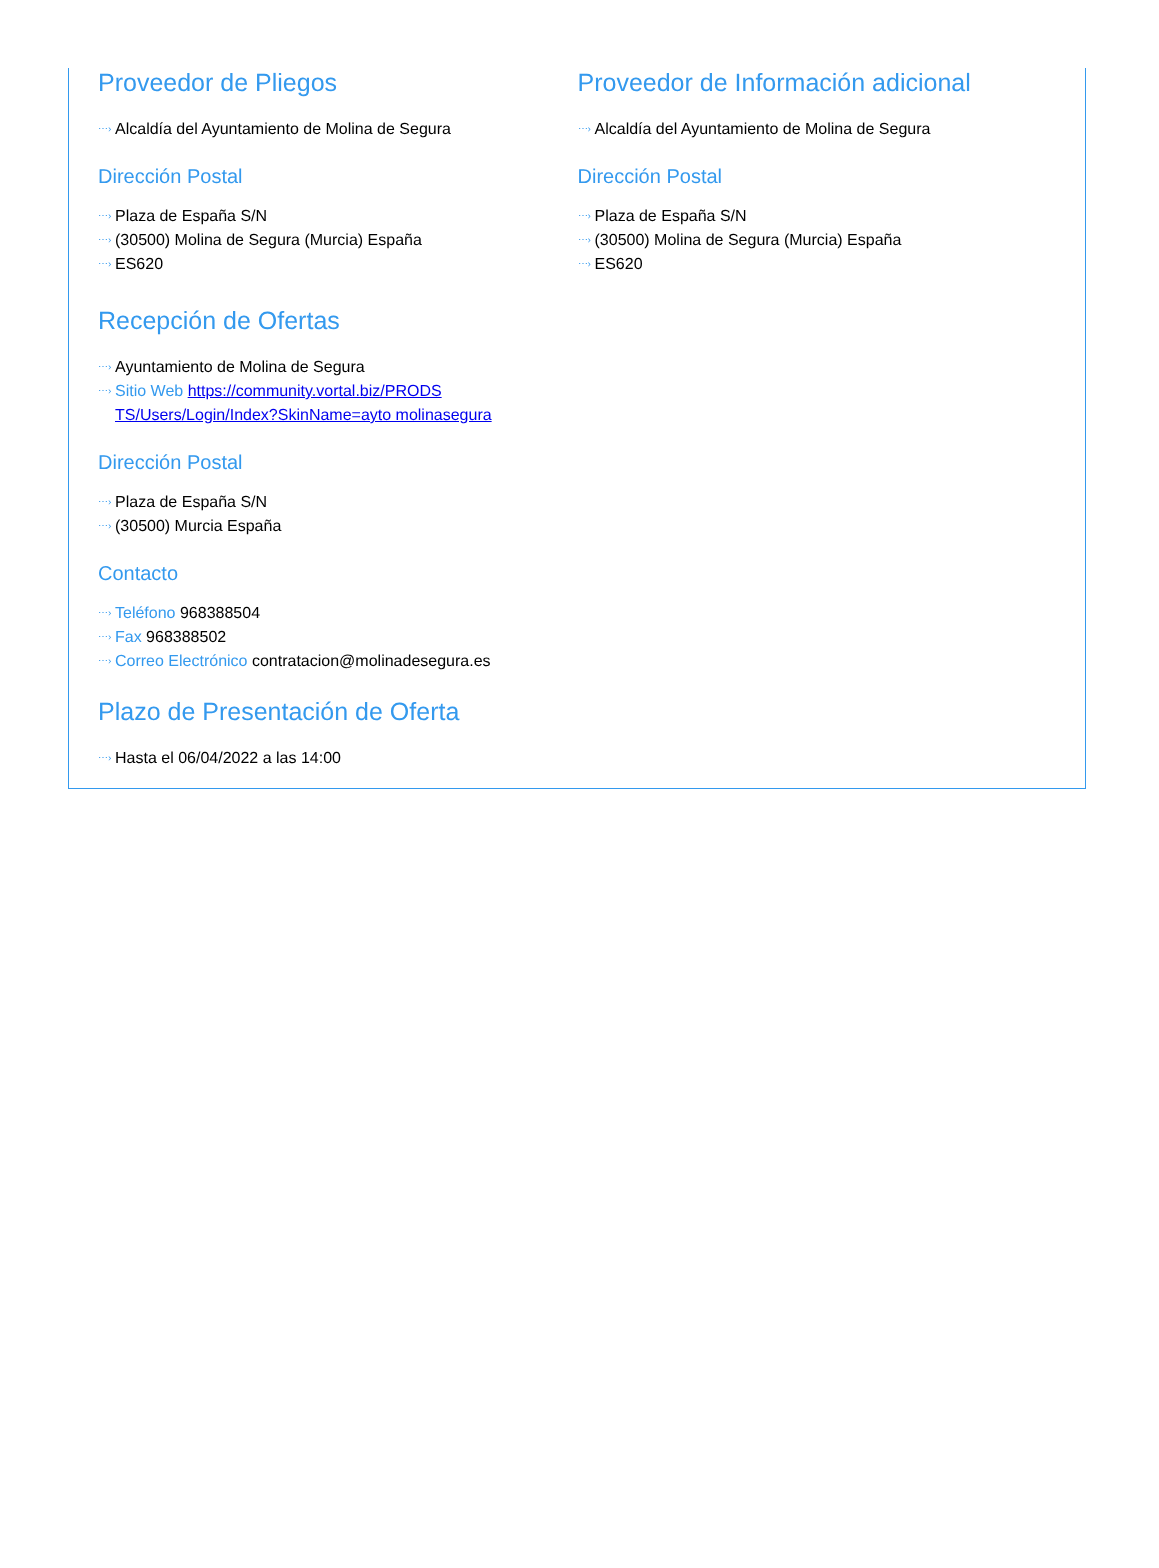Proveedor de Pliegos
⋯› Alcaldía del Ayuntamiento de Molina de Segura
Dirección Postal
⋯› Plaza de España S/N
⋯› (30500) Molina de Segura (Murcia) España
⋯› ES620
Proveedor de Información adicional
⋯› Alcaldía del Ayuntamiento de Molina de Segura
Dirección Postal
⋯› Plaza de España S/N
⋯› (30500) Molina de Segura (Murcia) España
⋯› ES620
Recepción de Ofertas
⋯› Ayuntamiento de Molina de Segura
⋯› Sitio Web https://community.vortal.biz/PRODS
TS/Users/Login/Index?SkinName=ayto molinasegura
Dirección Postal
⋯› Plaza de España S/N
⋯› (30500) Murcia España
Contacto
⋯› Teléfono 968388504
⋯› Fax 968388502
⋯› Correo Electrónico contratacion@molinadesegura.es
Plazo de Presentación de Oferta
⋯› Hasta el 06/04/2022 a las 14:00